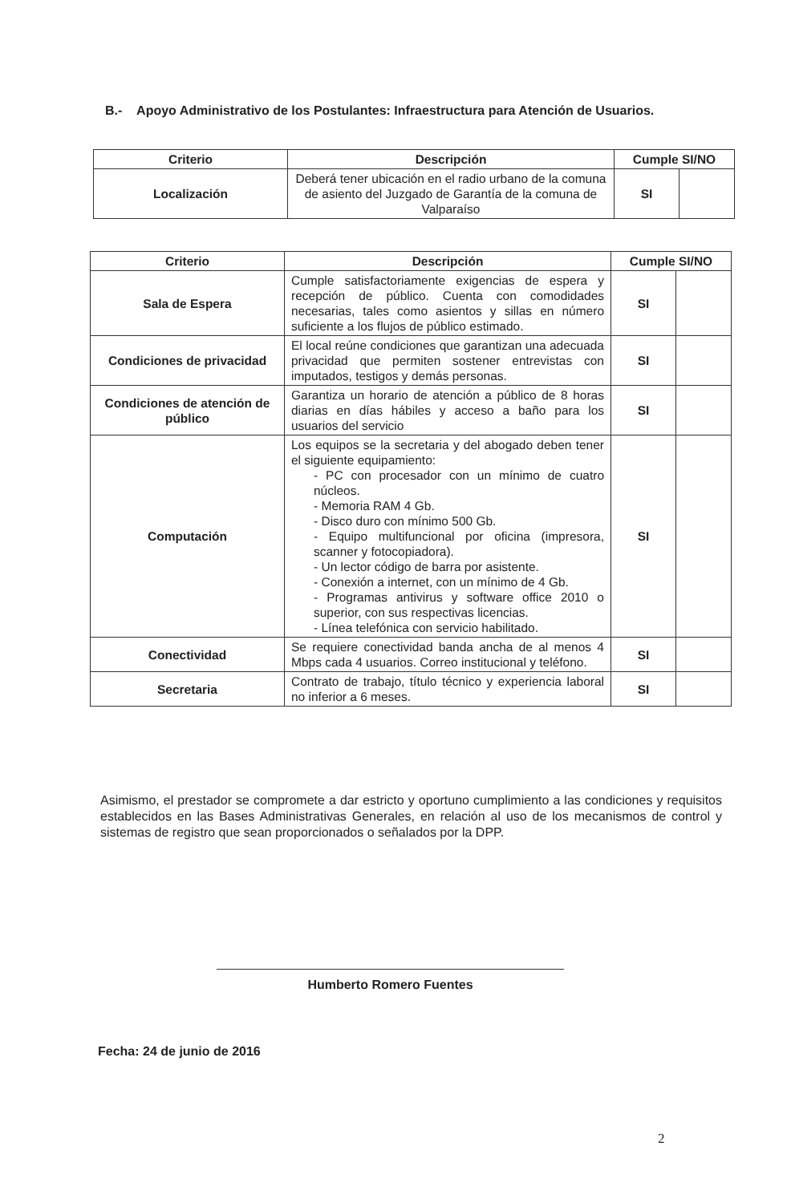B.- Apoyo Administrativo de los Postulantes: Infraestructura para Atención de Usuarios.
| Criterio | Descripción | Cumple SI/NO | |
| --- | --- | --- | --- |
| Localización | Deberá tener ubicación en el radio urbano de la comuna de asiento del Juzgado de Garantía de la comuna de Valparaíso | SI | |
| Criterio | Descripción | Cumple SI/NO | |
| --- | --- | --- | --- |
| Sala de Espera | Cumple satisfactoriamente exigencias de espera y recepción de público. Cuenta con comodidades necesarias, tales como asientos y sillas en número suficiente a los flujos de público estimado. | SI | |
| Condiciones de privacidad | El local reúne condiciones que garantizan una adecuada privacidad que permiten sostener entrevistas con imputados, testigos y demás personas. | SI | |
| Condiciones de atención de público | Garantiza un horario de atención a público de 8 horas diarias en días hábiles y acceso a baño para los usuarios del servicio | SI | |
| Computación | Los equipos se la secretaria y del abogado deben tener el siguiente equipamiento: - PC con procesador con un mínimo de cuatro núcleos. - Memoria RAM 4 Gb. - Disco duro con mínimo 500 Gb. - Equipo multifuncional por oficina (impresora, scanner y fotocopiadora). - Un lector código de barra por asistente. - Conexión a internet, con un mínimo de 4 Gb. - Programas antivirus y software office 2010 o superior, con sus respectivas licencias. - Línea telefónica con servicio habilitado. | SI | |
| Conectividad | Se requiere conectividad banda ancha de al menos 4 Mbps cada 4 usuarios. Correo institucional y teléfono. | SI | |
| Secretaria | Contrato de trabajo, título técnico y experiencia laboral no inferior a 6 meses. | SI | |
Asimismo, el prestador se compromete a dar estricto y oportuno cumplimiento a las condiciones y requisitos establecidos en las Bases Administrativas Generales, en relación al uso de los mecanismos de control y sistemas de registro que sean proporcionados o señalados por la DPP.
Humberto Romero Fuentes
Fecha: 24 de junio de 2016
2